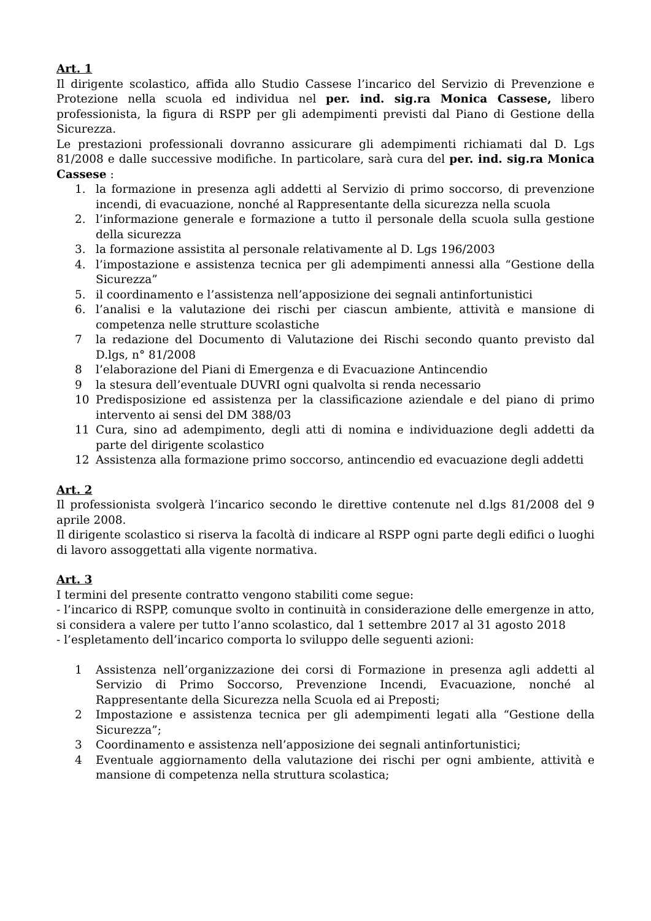Art. 1
Il dirigente scolastico, affida allo Studio Cassese l’incarico del Servizio di Prevenzione e Protezione nella scuola ed individua nel per. ind. sig.ra Monica Cassese, libero professionista, la figura di RSPP per gli adempimenti previsti dal Piano di Gestione della Sicurezza.
Le prestazioni professionali dovranno assicurare gli adempimenti richiamati dal D. Lgs 81/2008 e dalle successive modifiche. In particolare, sarà cura del per. ind. sig.ra Monica Cassese :
1. la formazione in presenza agli addetti al Servizio di primo soccorso, di prevenzione incendi, di evacuazione, nonché al Rappresentante della sicurezza nella scuola
2. l’informazione generale e formazione a tutto il personale della scuola sulla gestione della sicurezza
3. la formazione assistita al personale relativamente al D. Lgs 196/2003
4. l’impostazione e assistenza tecnica per gli adempimenti annessi alla “Gestione della Sicurezza”
5. il coordinamento e l’assistenza nell’apposizione dei segnali antinfortunistici
6. l’analisi e la valutazione dei rischi per ciascun ambiente, attività e mansione di competenza nelle strutture scolastiche
7 la redazione del Documento di Valutazione dei Rischi secondo quanto previsto dal D.lgs, n° 81/2008
8 l’elaborazione del Piani di Emergenza e di Evacuazione Antincendio
9 la stesura dell’eventuale DUVRI ogni qualvolta si renda necessario
10 Predisposizione ed assistenza per la classificazione aziendale e del piano di primo intervento ai sensi del DM 388/03
11 Cura, sino ad adempimento, degli atti di nomina e individuazione degli addetti da parte del dirigente scolastico
12 Assistenza alla formazione primo soccorso, antincendio ed evacuazione degli addetti
Art. 2
Il professionista svolgerà l’incarico secondo le direttive contenute nel d.lgs 81/2008 del 9 aprile 2008.
Il dirigente scolastico si riserva la facoltà di indicare al RSPP ogni parte degli edifici o luoghi di lavoro assoggettati alla vigente normativa.
Art. 3
I termini del presente contratto vengono stabiliti come segue:
- l’incarico di RSPP, comunque svolto in continuità in considerazione delle emergenze in atto, si considera a valere per tutto l’anno scolastico, dal 1 settembre 2017 al 31 agosto 2018
- l’espletamento dell’incarico comporta lo sviluppo delle seguenti azioni:
1 Assistenza nell’organizzazione dei corsi di Formazione in presenza agli addetti al Servizio di Primo Soccorso, Prevenzione Incendi, Evacuazione, nonché al Rappresentante della Sicurezza nella Scuola ed ai Preposti;
2 Impostazione e assistenza tecnica per gli adempimenti legati alla “Gestione della Sicurezza”;
3 Coordinamento e assistenza nell’apposizione dei segnali antinfortunistici;
4 Eventuale aggiornamento della valutazione dei rischi per ogni ambiente, attività e mansione di competenza nella struttura scolastica;